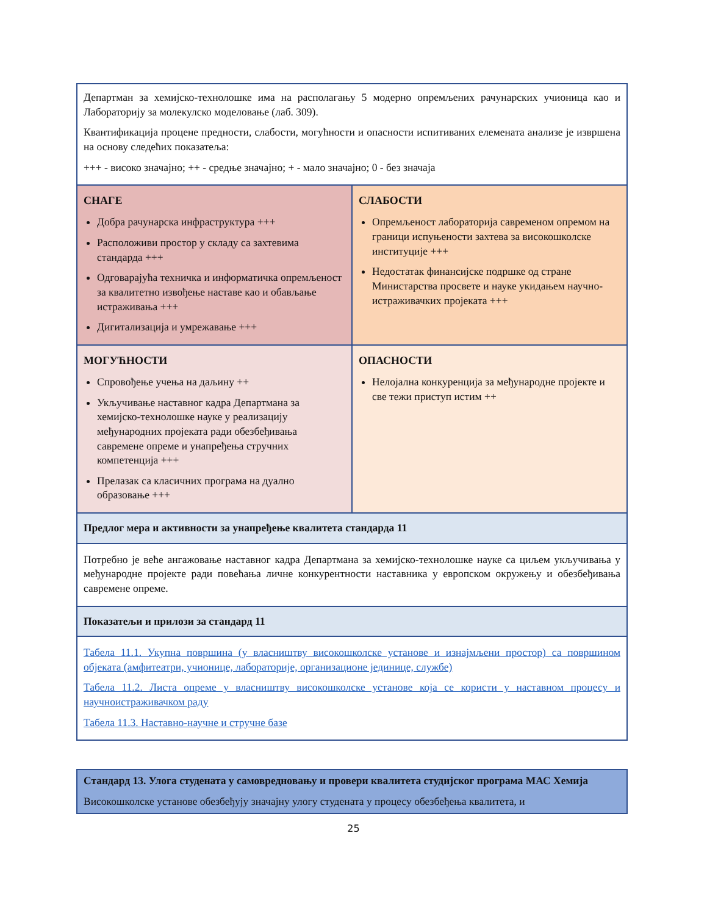| Департман за хемијско-технолошке има на располагању 5 модерно опремљених рачунарских учионица као и Лабораторију за молекулско моделовање (лаб. 309). Квантификација процене предности, слабости, могућности и опасности испитиваних елемената анализе је извршена на основу следећих показатеља: +++ - високо значајно; ++ - средње значајно; + - мало значајно; 0 - без значаја | |
| СНАГЕ Добра рачунарска инфраструктура +++ Расположиви простор у складу са захтевима стандарда +++ Одговарајућа техничка и информатичка опремљеност за квалитетно извођење наставе као и обављање истраживања +++ Дигитализација и умрежавање +++ | СЛАБОСТИ Опремљеност лабораторија савременом опремом на граници испуњености захтева за високошколске институције +++ Недостатак финансијске подршке од стране Министарства просвете и науке укидањем научно-истраживачких пројеката +++ |
| МОГУЋНОСТИ Спровођење учења на даљину ++ Укључивање наставног кадра Департмана за хемијско-технолошке науке у реализацију међународних пројеката ради обезбеђивања савремене опреме и унапређења стручних компетенција +++ Прелазак са класичних програма на дуално образовање +++ | ОПАСНОСТИ Нелојална конкуренција за међународне пројекте и све тежи приступ истим ++ |
| Предлог мера и активности за унапређење квалитета стандарда 11 | |
| Потребно је веће ангажовање наставног кадра Департмана за хемијско-технолошке науке са циљем укључивања у међународне пројекте ради повећања личне конкурентности наставника у европском окружењу и обезбеђивања савремене опреме. | |
| Показатељи и прилози за стандард 11 | |
| Табела 11.1. Укупна површина (у власништву високошколске установе и изнајмљени простор) са површином објеката (амфитеатри, учионице, лабораторије, организационе јединице, службе) Табела 11.2. Листа опреме у власништву високошколске установе која се користи у наставном процесу и научноистраживачком раду Табела 11.3. Наставно-научне и стручне базе | |
| Стандард 13. Улога студената у самовредновању и провери квалитета студијског програма МАС Хемија Високошколске установе обезбеђују значајну улогу студената у процесу обезбеђења квалитета, и |
25